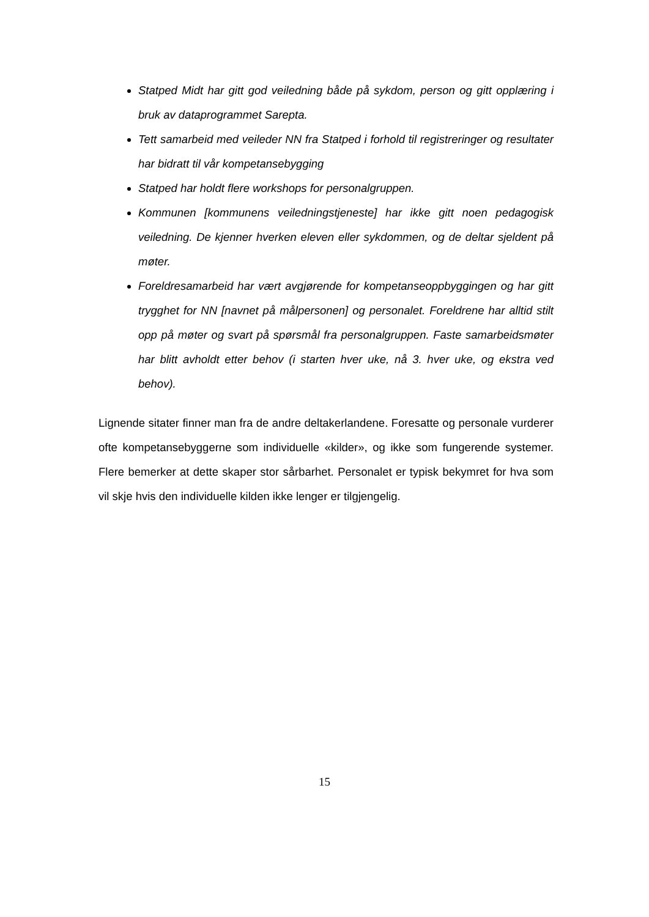Statped Midt har gitt god veiledning både på sykdom, person og gitt opplæring i bruk av dataprogrammet Sarepta.
Tett samarbeid med veileder NN fra Statped i forhold til registreringer og resultater har bidratt til vår kompetansebygging
Statped har holdt flere workshops for personalgruppen.
Kommunen [kommunens veiledningstjeneste] har ikke gitt noen pedagogisk veiledning. De kjenner hverken eleven eller sykdommen, og de deltar sjeldent på møter.
Foreldresamarbeid har vært avgjørende for kompetanseoppbyggingen og har gitt trygghet for NN [navnet på målpersonen] og personalet. Foreldrene har alltid stilt opp på møter og svart på spørsmål fra personalgruppen. Faste samarbeidsmøter har blitt avholdt etter behov (i starten hver uke, nå 3. hver uke, og ekstra ved behov).
Lignende sitater finner man fra de andre deltakerlandene. Foresatte og personale vurderer ofte kompetansebyggerne som individuelle «kilder», og ikke som fungerende systemer. Flere bemerker at dette skaper stor sårbarhet. Personalet er typisk bekymret for hva som vil skje hvis den individuelle kilden ikke lenger er tilgjengelig.
15